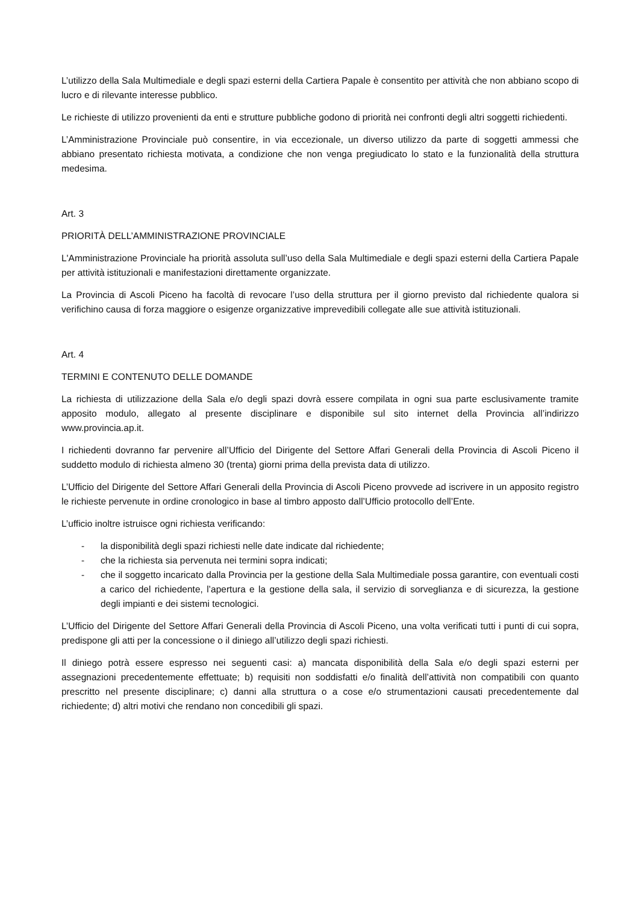L’utilizzo della Sala Multimediale e degli spazi esterni della Cartiera Papale è consentito per attività che non abbiano scopo di lucro e di rilevante interesse pubblico.
Le richieste di utilizzo provenienti da enti e strutture pubbliche godono di priorità nei confronti degli altri soggetti richiedenti.
L’Amministrazione Provinciale può consentire, in via eccezionale, un diverso utilizzo da parte di soggetti ammessi che abbiano presentato richiesta motivata, a condizione che non venga pregiudicato lo stato e la funzionalità della struttura medesima.
Art. 3
PRIORITÀ DELL’AMMINISTRAZIONE PROVINCIALE
L'Amministrazione Provinciale ha priorità assoluta sull’uso della Sala Multimediale e degli spazi esterni della Cartiera Papale per attività istituzionali e manifestazioni direttamente organizzate.
La Provincia di Ascoli Piceno ha facoltà di revocare l’uso della struttura per il giorno previsto dal richiedente qualora si verifichino causa di forza maggiore o esigenze organizzative imprevedibili collegate alle sue attività istituzionali.
Art. 4
TERMINI E CONTENUTO DELLE DOMANDE
La richiesta di utilizzazione della Sala e/o degli spazi dovrà essere compilata in ogni sua parte esclusivamente tramite apposito modulo, allegato al presente disciplinare e disponibile sul sito internet della Provincia all’indirizzo www.provincia.ap.it.
I richiedenti dovranno far pervenire all’Ufficio del Dirigente del Settore Affari Generali della Provincia di Ascoli Piceno il suddetto modulo di richiesta almeno 30 (trenta) giorni prima della prevista data di utilizzo.
L’Ufficio del Dirigente del Settore Affari Generali della Provincia di Ascoli Piceno provvede ad iscrivere in un apposito registro le richieste pervenute in ordine cronologico in base al timbro apposto dall’Ufficio protocollo dell’Ente.
L’ufficio inoltre istruisce ogni richiesta verificando:
- la disponibilità degli spazi richiesti nelle date indicate dal richiedente;
- che la richiesta sia pervenuta nei termini sopra indicati;
- che il soggetto incaricato dalla Provincia per la gestione della Sala Multimediale possa garantire, con eventuali costi a carico del richiedente, l’apertura e la gestione della sala, il servizio di sorveglianza e di sicurezza, la gestione degli impianti e dei sistemi tecnologici.
L’Ufficio del Dirigente del Settore Affari Generali della Provincia di Ascoli Piceno, una volta verificati tutti i punti di cui sopra, predispone gli atti per la concessione o il diniego all’utilizzo degli spazi richiesti.
Il diniego potrà essere espresso nei seguenti casi: a) mancata disponibilità della Sala e/o degli spazi esterni per assegnazioni precedentemente effettuate; b) requisiti non soddisfatti e/o finalità dell’attività non compatibili con quanto prescritto nel presente disciplinare; c) danni alla struttura o a cose e/o strumentazioni causati precedentemente dal richiedente; d) altri motivi che rendano non concedibili gli spazi.